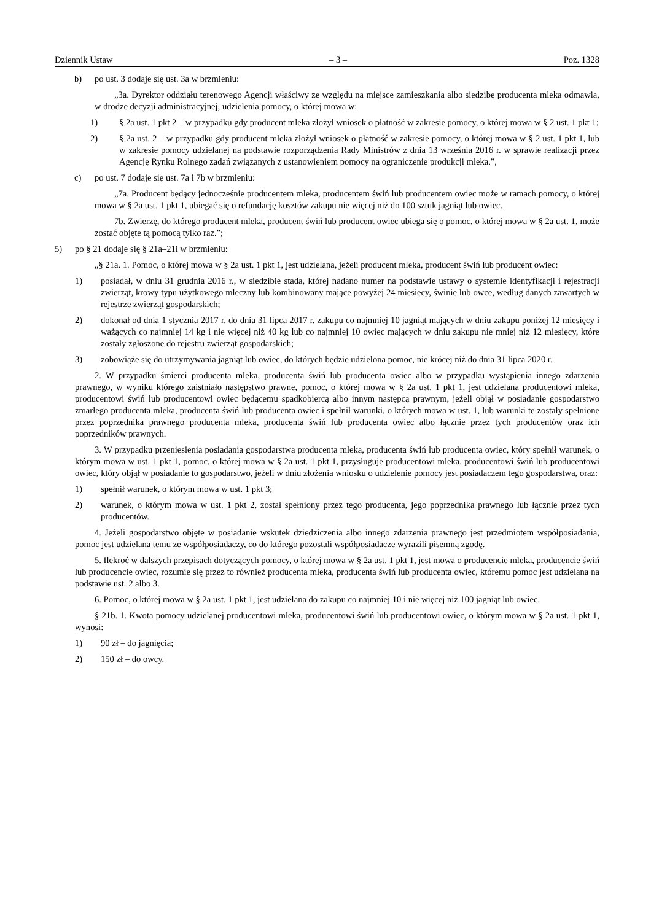Dziennik Ustaw – 3 – Poz. 1328
b) po ust. 3 dodaje się ust. 3a w brzmieniu:
„3a. Dyrektor oddziału terenowego Agencji właściwy ze względu na miejsce zamieszkania albo siedzibę producenta mleka odmawia, w drodze decyzji administracyjnej, udzielenia pomocy, o której mowa w:
1) § 2a ust. 1 pkt 2 – w przypadku gdy producent mleka złożył wniosek o płatność w zakresie pomocy, o której mowa w § 2 ust. 1 pkt 1;
2) § 2a ust. 2 – w przypadku gdy producent mleka złożył wniosek o płatność w zakresie pomocy, o której mowa w § 2 ust. 1 pkt 1, lub w zakresie pomocy udzielanej na podstawie rozporządzenia Rady Ministrów z dnia 13 września 2016 r. w sprawie realizacji przez Agencję Rynku Rolnego zadań związanych z ustanowieniem pomocy na ograniczenie produkcji mleka.”,
c) po ust. 7 dodaje się ust. 7a i 7b w brzmieniu:
„7a. Producent będący jednocześnie producentem mleka, producentem świń lub producentem owiec może w ramach pomocy, o której mowa w § 2a ust. 1 pkt 1, ubiegać się o refundację kosztów zakupu nie więcej niż do 100 sztuk jagniąt lub owiec.
7b. Zwierzę, do którego producent mleka, producent świń lub producent owiec ubiega się o pomoc, o której mowa w § 2a ust. 1, może zostać objęte tą pomocą tylko raz.”;
5) po § 21 dodaje się § 21a–21i w brzmieniu:
„§ 21a. 1. Pomoc, o której mowa w § 2a ust. 1 pkt 1, jest udzielana, jeżeli producent mleka, producent świń lub producent owiec:
1) posiadał, w dniu 31 grudnia 2016 r., w siedzibie stada, której nadano numer na podstawie ustawy o systemie identyfikacji i rejestracji zwierząt, krowy typu użytkowego mleczny lub kombinowany mające powyżej 24 miesięcy, świnie lub owce, według danych zawartych w rejestrze zwierząt gospodarskich;
2) dokonał od dnia 1 stycznia 2017 r. do dnia 31 lipca 2017 r. zakupu co najmniej 10 jagniąt mających w dniu zakupu poniżej 12 miesięcy i ważących co najmniej 14 kg i nie więcej niż 40 kg lub co najmniej 10 owiec mających w dniu zakupu nie mniej niż 12 miesięcy, które zostały zgłoszone do rejestru zwierząt gospodarskich;
3) zobowiąże się do utrzymywania jagniąt lub owiec, do których będzie udzielona pomoc, nie krócej niż do dnia 31 lipca 2020 r.
2. W przypadku śmierci producenta mleka, producenta świń lub producenta owiec albo w przypadku wystąpienia innego zdarzenia prawnego, w wyniku którego zaistniało następstwo prawne, pomoc, o której mowa w § 2a ust. 1 pkt 1, jest udzielana producentowi mleka, producentowi świń lub producentowi owiec będącemu spadkobiercą albo innym następcą prawnym, jeżeli objął w posiadanie gospodarstwo zmarłego producenta mleka, producenta świń lub producenta owiec i spełnił warunki, o których mowa w ust. 1, lub warunki te zostały spełnione przez poprzednika prawnego producenta mleka, producenta świń lub producenta owiec albo łącznie przez tych producentów oraz ich poprzedników prawnych.
3. W przypadku przeniesienia posiadania gospodarstwa producenta mleka, producenta świń lub producenta owiec, który spełnił warunek, o którym mowa w ust. 1 pkt 1, pomoc, o której mowa w § 2a ust. 1 pkt 1, przysługuje producentowi mleka, producentowi świń lub producentowi owiec, który objął w posiadanie to gospodarstwo, jeżeli w dniu złożenia wniosku o udzielenie pomocy jest posiadaczem tego gospodarstwa, oraz:
1) spełnił warunek, o którym mowa w ust. 1 pkt 3;
2) warunek, o którym mowa w ust. 1 pkt 2, został spełniony przez tego producenta, jego poprzednika prawnego lub łącznie przez tych producentów.
4. Jeżeli gospodarstwo objęte w posiadanie wskutek dziedziczenia albo innego zdarzenia prawnego jest przedmiotem współposiadania, pomoc jest udzielana temu ze współposiadaczy, co do którego pozostali współposiadacze wyrazili pisemną zgodę.
5. Ilekroć w dalszych przepisach dotyczących pomocy, o której mowa w § 2a ust. 1 pkt 1, jest mowa o producencie mleka, producencie świń lub producencie owiec, rozumie się przez to również producenta mleka, producenta świń lub producenta owiec, któremu pomoc jest udzielana na podstawie ust. 2 albo 3.
6. Pomoc, o której mowa w § 2a ust. 1 pkt 1, jest udzielana do zakupu co najmniej 10 i nie więcej niż 100 jagniąt lub owiec.
§ 21b. 1. Kwota pomocy udzielanej producentowi mleka, producentowi świń lub producentowi owiec, o którym mowa w § 2a ust. 1 pkt 1, wynosi:
1) 90 zł – do jagnięcia;
2) 150 zł – do owcy.